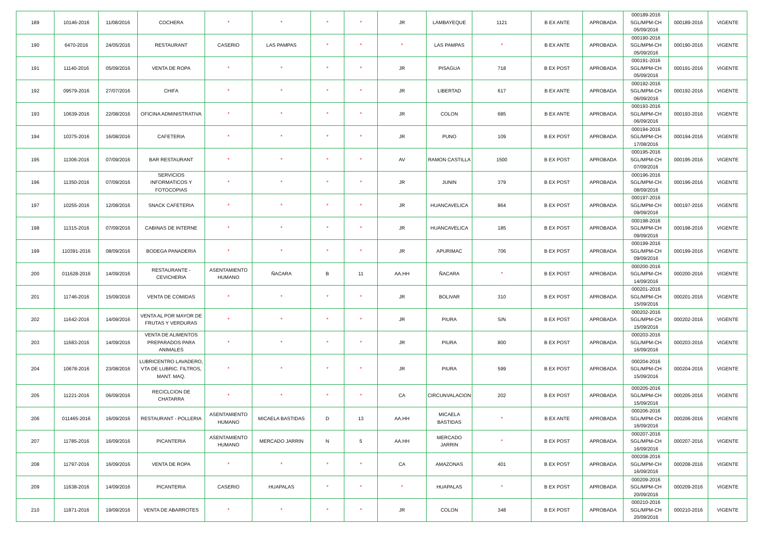| 189 | 10146-2016 | 11/08/2016 | COCHERA | * | * | * | * | JR | LAMBAYEQUE | 1121 | B EX ANTE | APROBADA | 000189-2016 SGL/MPM-CH 05/09/2016 | 000189-2016 | VIGENTE |
| 190 | 6470-2016 | 24/05/2016 | RESTAURANT | CASERIO | LAS PAMPAS | * | * | * | LAS PAMPAS | * | B EX ANTE | APROBADA | 000190-2016 SGL/MPM-CH 05/09/2016 | 000190-2016 | VIGENTE |
| 191 | 11140-2016 | 05/09/2016 | VENTA DE ROPA | * | * | * | * | JR | PISAGUA | 718 | B EX POST | APROBADA | 000191-2016 SGL/MPM-CH 05/09/2016 | 000191-2016 | VIGENTE |
| 192 | 09579-2016 | 27/07/2016 | CHIFA | * | * | * | * | JR | LIBERTAD | 617 | B EX ANTE | APROBADA | 000192-2016 SGL/MPM-CH 06/09/2016 | 000192-2016 | VIGENTE |
| 193 | 10639-2016 | 22/08/2016 | OFICINA ADMINISTRATIVA | * | * | * | * | JR | COLON | 685 | B EX ANTE | APROBADA | 000193-2016 SGL/MPM-CH 06/09/2016 | 000193-2016 | VIGENTE |
| 194 | 10375-2016 | 16/08/2016 | CAFETERIA | * | * | * | * | JR | PUNO | 109 | B EX POST | APROBADA | 000194-2016 SGL/MPM-CH 17/08/2016 | 000194-2016 | VIGENTE |
| 195 | 11306-2016 | 07/09/2016 | BAR RESTAURANT | * | * | * | * | AV | RAMON CASTILLA | 1500 | B EX POST | APROBADA | 000195-2016 SGL/MPM-CH 07/09/2016 | 000195-2016 | VIGENTE |
| 196 | 11350-2016 | 07/09/2016 | SERVICIOS INFORMATICOS Y FOTOCOPIAS | * | * | * | * | JR | JUNIN | 379 | B EX POST | APROBADA | 000196-2016 SGL/MPM-CH 08/09/2016 | 000196-2016 | VIGENTE |
| 197 | 10255-2016 | 12/08/2016 | SNACK CAFETERIA | * | * | * | * | JR | HUANCAVELICA | 864 | B EX POST | APROBADA | 000197-2016 SGL/MPM-CH 09/09/2016 | 000197-2016 | VIGENTE |
| 198 | 11315-2016 | 07/09/2016 | CABINAS DE INTERNE | * | * | * | * | JR | HUANCAVELICA | 185 | B EX POST | APROBADA | 000198-2016 SGL/MPM-CH 09/09/2016 | 000198-2016 | VIGENTE |
| 199 | 110391-2016 | 08/09/2016 | BODEGA PANADERIA | * | * | * | * | JR | APURIMAC | 706 | B EX POST | APROBADA | 000199-2016 SGL/MPM-CH 09/09/2016 | 000199-2016 | VIGENTE |
| 200 | 011628-2016 | 14/09/2016 | RESTAURANTE - CEVICHERIA | ASENTAMIENTO HUMANO | ÑACARA | B | 11 | AA.HH | ÑACARA | * | B EX POST | APROBADA | 000200-2016 SGL/MPM-CH 14/09/2016 | 000200-2016 | VIGENTE |
| 201 | 11746-2016 | 15/09/2016 | VENTA DE COMIDAS | * | * | * | * | JR | BOLIVAR | 310 | B EX POST | APROBADA | 000201-2016 SGL/MPM-CH 15/09/2016 | 000201-2016 | VIGENTE |
| 202 | 11642-2016 | 14/09/2016 | VENTA AL POR MAYOR DE FRUTAS Y VERDURAS | * | * | * | * | JR | PIURA | S/N | B EX POST | APROBADA | 000202-2016 SGL/MPM-CH 15/09/2016 | 000202-2016 | VIGENTE |
| 203 | 11683-2016 | 14/09/2016 | VENTA DE ALIMENTOS PREPARADOS PARA ANIMALES | * | * | * | * | JR | PIURA | 800 | B EX POST | APROBADA | 000203-2016 SGL/MPM-CH 16/09/2016 | 000203-2016 | VIGENTE |
| 204 | 10678-2016 | 23/08/2016 | LUBRICENTRO LAVADERO, VTA DE LUBRIC. FILTROS, MANT. MAQ. | * | * | * | * | JR | PIURA | 599 | B EX POST | APROBADA | 000204-2016 SGL/MPM-CH 15/09/2016 | 000204-2016 | VIGENTE |
| 205 | 11221-2016 | 06/09/2016 | RECICLCION DE CHATARRA | * | * | * | * | CA | CIRCUNVALACION | 202 | B EX POST | APROBADA | 000205-2016 SGL/MPM-CH 15/09/2016 | 000205-2016 | VIGENTE |
| 206 | 011465-2016 | 16/09/2016 | RESTAURANT - POLLERIA | ASENTAMIENTO HUMANO | MICAELA BASTIDAS | D | 13 | AA.HH | MICAELA BASTIDAS | * | B EX ANTE | APROBADA | 000206-2016 SGL/MPM-CH 16/09/2016 | 000206-2016 | VIGENTE |
| 207 | 11785-2016 | 16/09/2016 | PICANTERIA | ASENTAMIENTO HUMANO | MERCADO JARRIN | N | 5 | AA.HH | MERCADO JARRIN | * | B EX POST | APROBADA | 000207-2016 SGL/MPM-CH 16/09/2016 | 000207-2016 | VIGENTE |
| 208 | 11797-2016 | 16/09/2016 | VENTA DE ROPA | * | * | * | * | CA | AMAZONAS | 401 | B EX POST | APROBADA | 000208-2016 SGL/MPM-CH 16/09/2016 | 000208-2016 | VIGENTE |
| 209 | 11638-2016 | 14/09/2016 | PICANTERIA | CASERIO | HUAPALAS | * | * | * | HUAPALAS | * | B EX POST | APROBADA | 000209-2016 SGL/MPM-CH 20/09/2016 | 000209-2016 | VIGENTE |
| 210 | 11871-2016 | 19/09/2016 | VENTA DE ABARROTES | * | * | * | * | JR | COLON | 348 | B EX POST | APROBADA | 000210-2016 SGL/MPM-CH 20/09/2016 | 000210-2016 | VIGENTE |